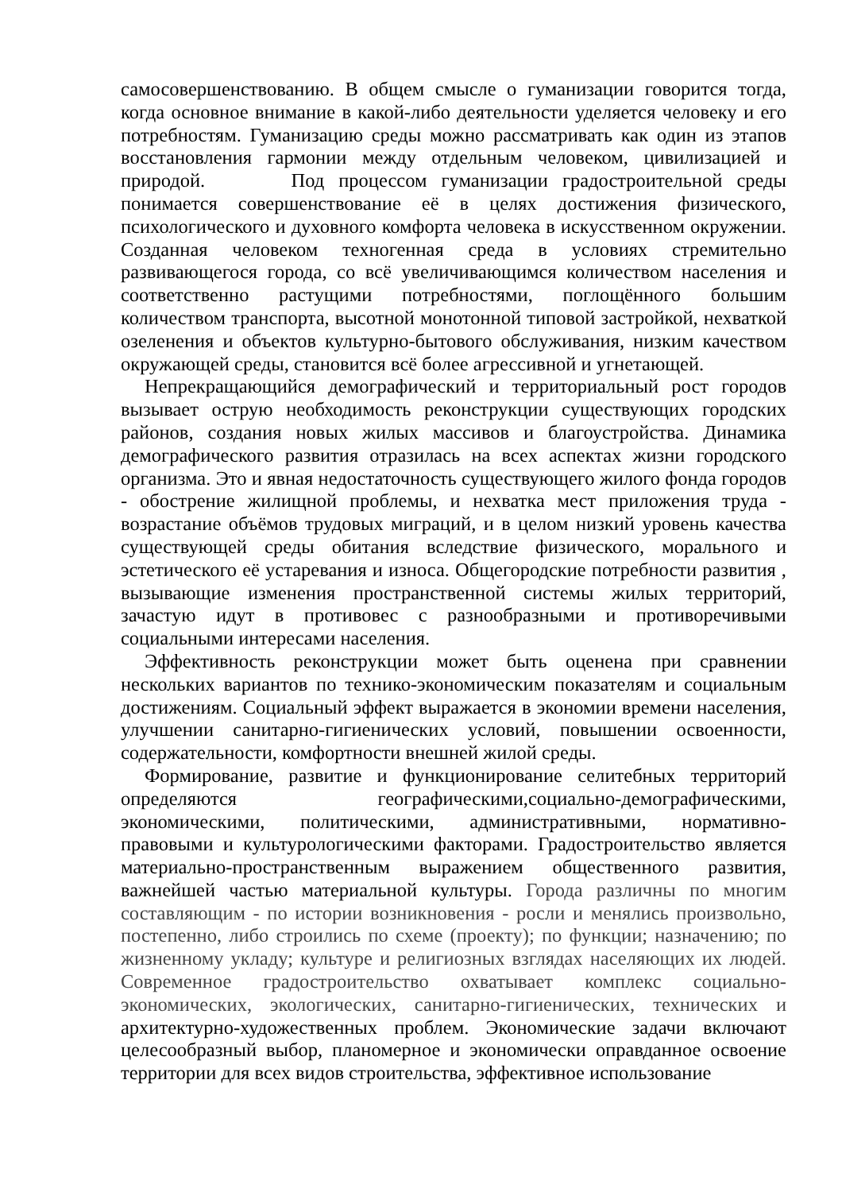самосовершенствованию. В общем смысле о гуманизации говорится тогда, когда основное внимание в какой-либо деятельности уделяется человеку и его потребностям. Гуманизацию среды можно рассматривать как один из этапов восстановления гармонии между отдельным человеком, цивилизацией и природой. Под процессом гуманизации градостроительной среды понимается совершенствование её в целях достижения физического, психологического и духовного комфорта человека в искусственном окружении. Созданная человеком техногенная среда в условиях стремительно развивающегося города, со всё увеличивающимся количеством населения и соответственно растущими потребностями, поглощённого большим количеством транспорта, высотной монотонной типовой застройкой, нехваткой озеленения и объектов культурно-бытового обслуживания, низким качеством окружающей среды, становится всё более агрессивной и угнетающей.
Непрекращающийся демографический и территориальный рост городов вызывает острую необходимость реконструкции существующих городских районов, создания новых жилых массивов и благоустройства. Динамика демографического развития отразилась на всех аспектах жизни городского организма. Это и явная недостаточность существующего жилого фонда городов - обострение жилищной проблемы, и нехватка мест приложения труда - возрастание объёмов трудовых миграций, и в целом низкий уровень качества существующей среды обитания вследствие физического, морального и эстетического её устаревания и износа. Общегородские потребности развития , вызывающие изменения пространственной системы жилых территорий, зачастую идут в противовес с разнообразными и противоречивыми социальными интересами населения.
Эффективность реконструкции может быть оценена при сравнении нескольких вариантов по технико-экономическим показателям и социальным достижениям. Социальный эффект выражается в экономии времени населения, улучшении санитарно-гигиенических условий, повышении освоенности, содержательности, комфортности внешней жилой среды.
Формирование, развитие и функционирование селитебных территорий определяются географическими,социально-демографическими, экономическими, политическими, административными, нормативно-правовыми и культурологическими факторами. Градостроительство является материально-пространственным выражением общественного развития, важнейшей частью материальной культуры. Города различны по многим составляющим - по истории возникновения - росли и менялись произвольно, постепенно, либо строились по схеме (проекту); по функции; назначению; по жизненному укладу; культуре и религиозных взглядах населяющих их людей. Современное градостроительство охватывает комплекс социально-экономических, экологических, санитарно-гигиенических, технических и архитектурно-художественных проблем. Экономические задачи включают целесообразный выбор, планомерное и экономически оправданное освоение территории для всех видов строительства, эффективное использование